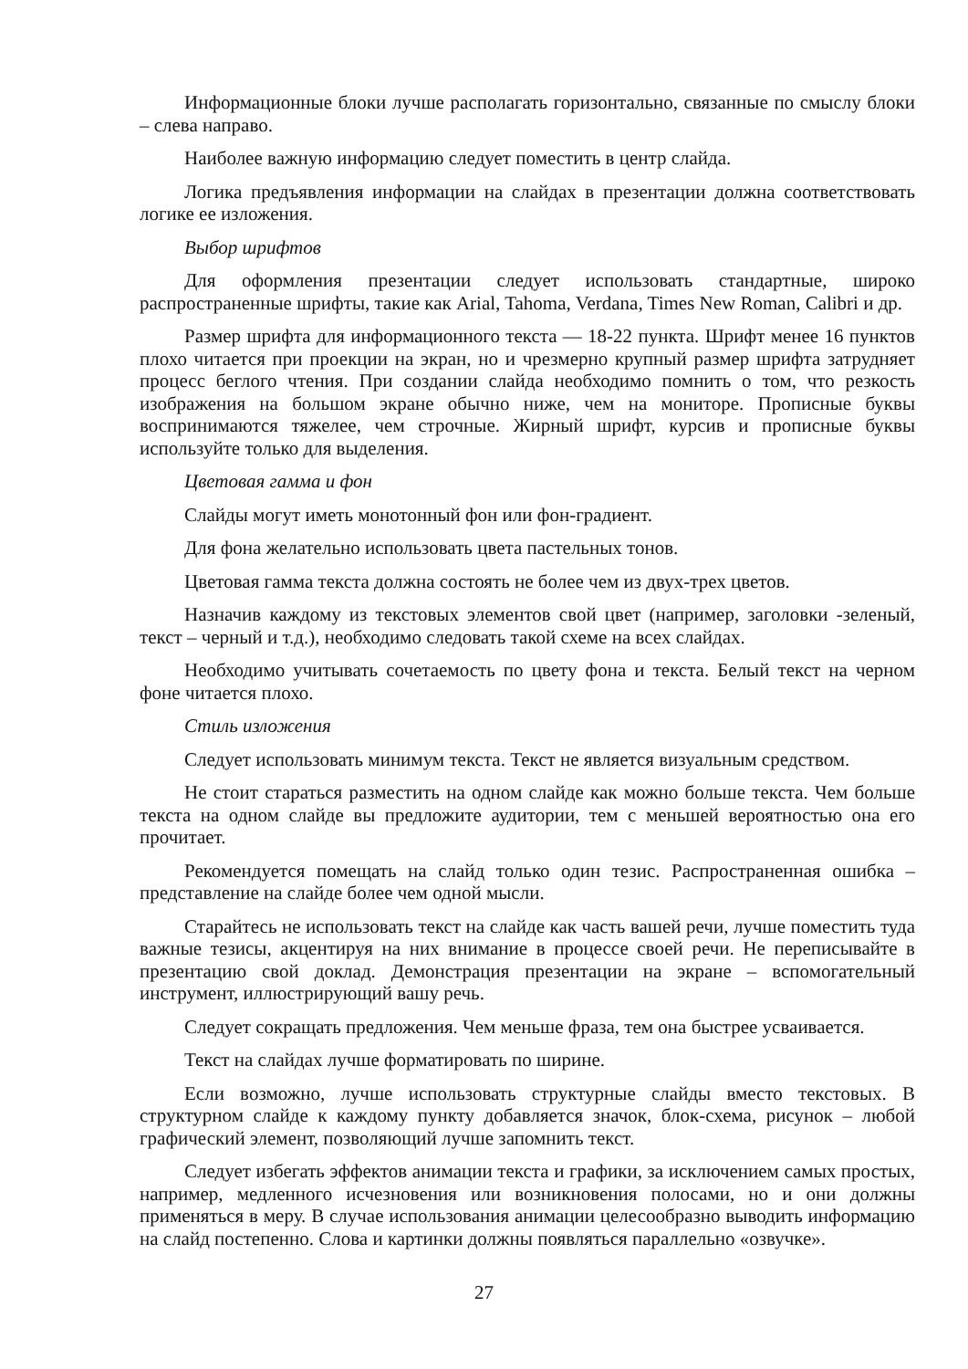Информационные блоки лучше располагать горизонтально, связанные по смыслу блоки – слева направо.
Наиболее важную информацию следует поместить в центр слайда.
Логика предъявления информации на слайдах в презентации должна соответствовать логике ее изложения.
Выбор шрифтов
Для оформления презентации следует использовать стандартные, широко распространенные шрифты, такие как Arial, Tahoma, Verdana, Times New Roman, Calibri и др.
Размер шрифта для информационного текста — 18-22 пункта. Шрифт менее 16 пунктов плохо читается при проекции на экран, но и чрезмерно крупный размер шрифта затрудняет процесс беглого чтения. При создании слайда необходимо помнить о том, что резкость изображения на большом экране обычно ниже, чем на мониторе. Прописные буквы воспринимаются тяжелее, чем строчные. Жирный шрифт, курсив и прописные буквы используйте только для выделения.
Цветовая гамма и фон
Слайды могут иметь монотонный фон или фон-градиент.
Для фона желательно использовать цвета пастельных тонов.
Цветовая гамма текста должна состоять не более чем из двух-трех цветов.
Назначив каждому из текстовых элементов свой цвет (например, заголовки -зеленый, текст – черный и т.д.), необходимо следовать такой схеме на всех слайдах.
Необходимо учитывать сочетаемость по цвету фона и текста. Белый текст на черном фоне читается плохо.
Стиль изложения
Следует использовать минимум текста. Текст не является визуальным средством.
Не стоит стараться разместить на одном слайде как можно больше текста. Чем больше текста на одном слайде вы предложите аудитории, тем с меньшей вероятностью она его прочитает.
Рекомендуется помещать на слайд только один тезис. Распространенная ошибка – представление на слайде более чем одной мысли.
Старайтесь не использовать текст на слайде как часть вашей речи, лучше поместить туда важные тезисы, акцентируя на них внимание в процессе своей речи. Не переписывайте в презентацию свой доклад. Демонстрация презентации на экране – вспомогательный инструмент, иллюстрирующий вашу речь.
Следует сокращать предложения. Чем меньше фраза, тем она быстрее усваивается.
Текст на слайдах лучше форматировать по ширине.
Если возможно, лучше использовать структурные слайды вместо текстовых. В структурном слайде к каждому пункту добавляется значок, блок-схема, рисунок – любой графический элемент, позволяющий лучше запомнить текст.
Следует избегать эффектов анимации текста и графики, за исключением самых простых, например, медленного исчезновения или возникновения полосами, но и они должны применяться в меру. В случае использования анимации целесообразно выводить информацию на слайд постепенно. Слова и картинки должны появляться параллельно «озвучке».
27